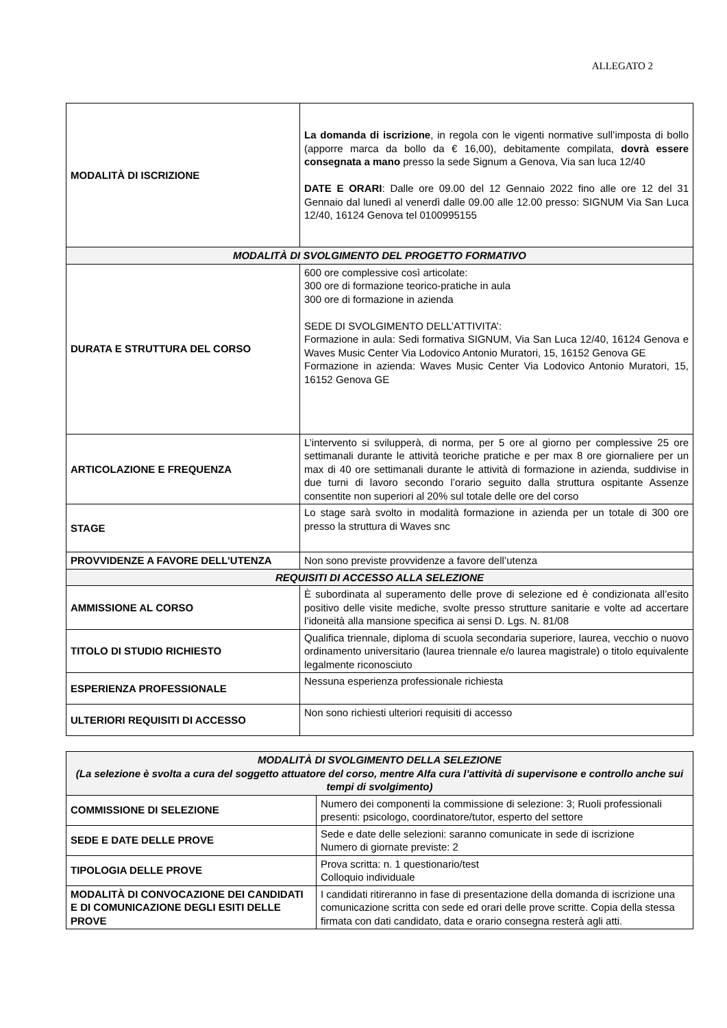ALLEGATO 2
| MODALITÀ DI ISCRIZIONE | La domanda di iscrizione , in regola con le vigenti normative sull’imposta di bollo (apporre marca da bollo da € 16,00), debitamente compilata, dovrà essere consegnata a mano presso la sede Signum a Genova, Via san luca 12/40 DATE E ORARI : Dalle ore 09.00 del 12 Gennaio 2022 fino alle ore 12 del 31 Gennaio dal lunedì al venerdì dalle 09.00 alle 12.00 presso: SIGNUM Via San Luca 12/40, 16124 Genova tel 0100995155 |
| MODALITÀ DI SVOLGIMENTO DEL PROGETTO FORMATIVO | |
| DURATA E STRUTTURA DEL CORSO | 600 ore complessive così articolate: 300 ore di formazione teorico-pratiche in aula 300 ore di formazione in azienda SEDE DI SVOLGIMENTO DELL’ATTIVITA’: Formazione in aula: Sedi formativa SIGNUM, Via San Luca 12/40, 16124 Genova e Waves Music Center Via Lodovico Antonio Muratori, 15, 16152 Genova GE Formazione in azienda: Waves Music Center Via Lodovico Antonio Muratori, 15, 16152 Genova GE |
| ARTICOLAZIONE E FREQUENZA | L’intervento si svilupperà, di norma, per 5 ore al giorno per complessive 25 ore settimanali durante le attività teoriche pratiche e per max 8 ore giornaliere per un max di 40 ore settimanali durante le attività di formazione in azienda, suddivise in due turni di lavoro secondo l’orario seguito dalla struttura ospitante Assenze consentite non superiori al 20% sul totale delle ore del corso |
| STAGE | Lo stage sarà svolto in modalità formazione in azienda per un totale di 300 ore presso la struttura di Waves snc |
| PROVVIDENZE A FAVORE DELL’UTENZA | Non sono previste provvidenze a favore dell’utenza |
| REQUISITI DI ACCESSO ALLA SELEZIONE | |
| AMMISSIONE AL CORSO | È subordinata al superamento delle prove di selezione ed è condizionata all’esito positivo delle visite mediche, svolte presso strutture sanitarie e volte ad accertare l’idoneità alla mansione specifica ai sensi D. Lgs. N. 81/08 |
| TITOLO DI STUDIO RICHIESTO | Qualifica triennale, diploma di scuola secondaria superiore, laurea, vecchio o nuovo ordinamento universitario (laurea triennale e/o laurea magistrale) o titolo equivalente legalmente riconosciuto |
| ESPERIENZA PROFESSIONALE | Nessuna esperienza professionale richiesta |
| ULTERIORI REQUISITI DI ACCESSO | Non sono richiesti ulteriori requisiti di accesso |
| MODALITÀ DI SVOLGIMENTO DELLA SELEZIONE (La selezione è svolta a cura del soggetto attuatore del corso, mentre Alfa cura l’attività di supervisone e controllo anche sui tempi di svolgimento) | |
| --- | --- |
| COMMISSIONE DI SELEZIONE | Numero dei componenti la commissione di selezione: 3; Ruoli professionali presenti: psicologo, coordinatore/tutor, esperto del settore |
| SEDE E DATE DELLE PROVE | Sede e date delle selezioni: saranno comunicate in sede di iscrizione Numero di giornate previste: 2 |
| TIPOLOGIA DELLE PROVE | Prova scritta: n. 1 questionario/test Colloquio individuale |
| MODALITÀ DI CONVOCAZIONE DEI CANDIDATI E DI COMUNICAZIONE DEGLI ESITI DELLE PROVE | I candidati ritireranno in fase di presentazione della domanda di iscrizione una comunicazione scritta con sede ed orari delle prove scritte. Copia della stessa firmata con dati candidato, data e orario consegna resterà agli atti. |